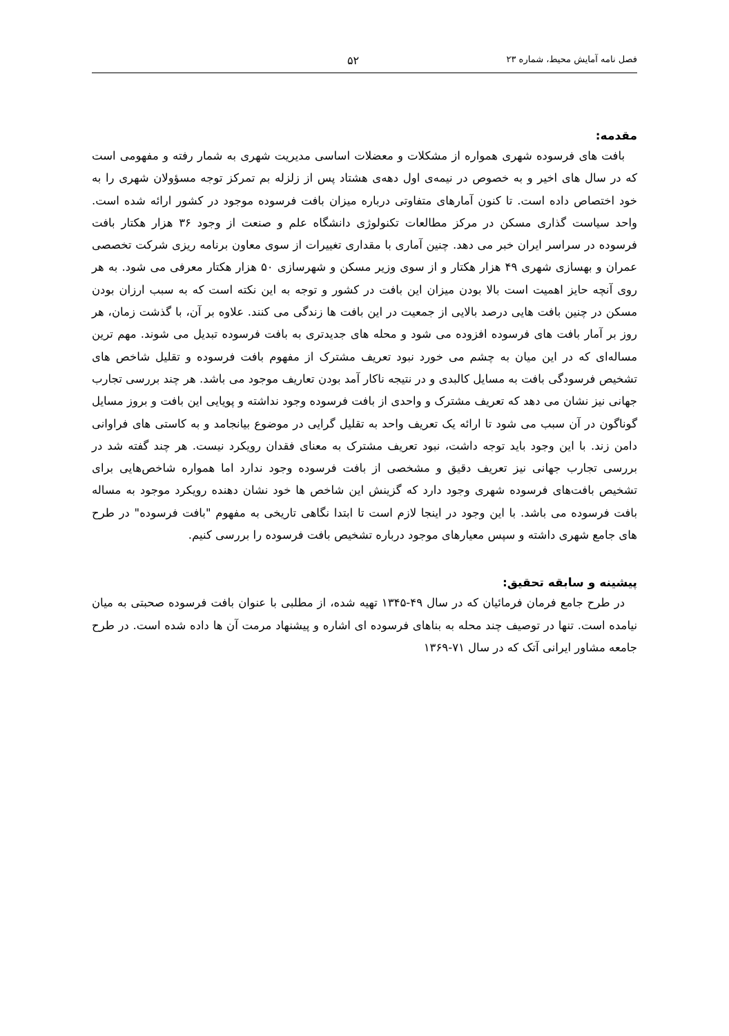فصل نامه آمایش محیط، شماره ۲۳ ۵۲
مقدمه:
بافت های فرسوده شهری همواره از مشکلات و معضلات اساسی مدیریت شهری به شمار رفته و مفهومی است که در سال های اخیر و به خصوص در نیمه‌ی اول دهه‌ی هشتاد پس از زلزله بم تمرکز توجه مسؤولان شهری را به خود اختصاص داده است. تا کنون آمارهای متفاوتی درباره میزان بافت فرسوده موجود در کشور ارائه شده است. واحد سیاست گذاری مسکن در مرکز مطالعات تکنولوژی دانشگاه علم و صنعت از وجود ۳۶ هزار هکتار بافت فرسوده در سراسر ایران خبر می دهد. چنین آماری با مقداری تغییرات از سوی معاون برنامه ریزی شرکت تخصصی عمران و بهسازی شهری ۴۹ هزار هکتار و از سوی وزیر مسکن و شهرسازی ۵۰ هزار هکتار معرفی می شود. به هر روی آنچه حایز اهمیت است بالا بودن میزان این بافت در کشور و توجه به این نکته است که به سبب ارزان بودن مسکن در چنین بافت هایی درصد بالایی از جمعیت در این بافت ها زندگی می کنند. علاوه بر آن، با گذشت زمان، هر روز بر آمار بافت های فرسوده افزوده می شود و محله های جدیدتری به بافت فرسوده تبدیل می شوند. مهم ترین مساله‌ای که در این میان به چشم می خورد نبود تعریف مشترک از مفهوم بافت فرسوده و تقلیل شاخص های تشخیص فرسودگی بافت به مسایل کالبدی و در نتیجه ناکار آمد بودن تعاریف موجود می باشد. هر چند بررسی تجارب جهانی نیز نشان می دهد که تعریف مشترک و واحدی از بافت فرسوده وجود نداشته و پویایی این بافت و بروز مسایل گوناگون در آن سبب می شود تا ارائه یک تعریف واحد به تقلیل گرایی در موضوع بیانجامد و به کاستی های فراوانی دامن زند. با این وجود باید توجه داشت، نبود تعریف مشترک به معنای فقدان رویکرد نیست. هر چند گفته شد در بررسی تجارب جهانی نیز تعریف دقیق و مشخصی از بافت فرسوده وجود ندارد اما همواره شاخص‌هایی برای تشخیص بافت‌های فرسوده شهری وجود دارد که گزینش این شاخص ها خود نشان دهنده رویکرد موجود به مساله بافت فرسوده می باشد. با این وجود در اینجا لازم است تا ابتدا نگاهی تاریخی به مفهوم "بافت فرسوده" در طرح های جامع شهری داشته و سپس معیارهای موجود درباره تشخیص بافت فرسوده را بررسی کنیم.
پیشینه و سابقه تحقیق:
در طرح جامع فرمان فرمائیان که در سال ۴۹-۱۳۴۵ تهیه شده، از مطلبی با عنوان بافت فرسوده صحبتی به میان نیامده است. تنها در توصیف چند محله به بناهای فرسوده ای اشاره و پیشنهاد مرمت آن ها داده شده است. در طرح جامعه مشاور ایرانی آتک که در سال ۷۱-۱۳۶۹